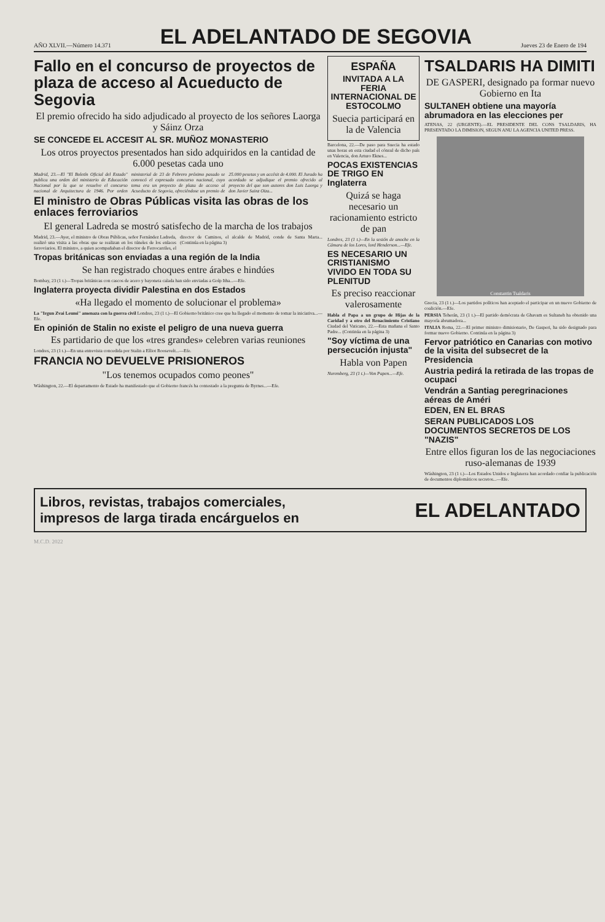AÑO XLVII.—Número 14.371
EL ADELANTADO DE SEGOVIA
Jueves 23 de Enero de 194
Fallo en el concurso de proyectos de plaza de acceso al Acueducto de Segovia
El premio ofrecido ha sido adjudicado al proyecto de los señores Laorga y Sáinz Orza
SE CONCEDE EL ACCESIT AL SR. MUÑOZ MONASTERIO
Los otros proyectos presentados han sido adquiridos en la cantidad de 6.000 pesetas cada uno
Madrid, 23.—El "El Boletín Oficial del Estado" publica una orden del ministerio de Educación Nacional por la que se resuelve el concurso nacional de Arquitectura de 1946. Por orden ministerial de 23 de Febrero próximo pasado se convocó el expresado concurso nacional, cuyo tema era un proyecto de plaza de acceso al Acueducto de Segovia, ofreciéndose un premio de 25.000 pesetas y un accésit de 4.000. El Jurado ha acordado se adjudique el premio ofrecido al proyecto del que son autores don Luis Laorga y don Javier Sainz Oiza...
El ministro de Obras Públicas visita las obras de los enlaces ferroviarios
El general Ladreda se mostró satisfecho de la marcha de los trabajos
Madrid, 23.—Ayer, el ministro de Obras Públicas, señor Fernández Ladreda, realizó una visita a las obras que se realizan en los túneles de los enlaces ferroviarios. El ministro, a quien acompañaban el director de Ferrocarriles, el director de Caminos, el alcalde de Madrid, conde de Santa Marta... (Continúa en la página 3)
Tropas británicas son enviadas a una región de la India
Se han registrado choques entre árabes e hindúes
Bombay, 23 (1 t.)—Tropas británicas con cascos de acero y bayoneta calada han sido enviadas a Golp Itha...—Efe.
Inglaterra proyecta dividir Palestina en dos Estados
«Ha llegado el momento de solucionar el problema»
La "Irgun Zvai Leumi" amenaza con la guerra civil Londres, 23 (1 t.)—El Gobierno británico cree que ha llegado el momento de tomar la iniciativa...—Efe.
En opinión de Stalin no existe el peligro de una nueva guerra
Es partidario de que los «tres grandes» celebren varias reuniones
Londres, 23 (1 t.)—En una entrevista concedida por Stalin a Elliot Roosevelt...—Efe.
FRANCIA NO DEVUELVE PRISIONEROS
"Los tenemos ocupados como peones"
Wáshington, 22.—El departamento de Estado ha manifestado que el Gobierno francés ha contestado a la pregunta de Byrnes...—Efe.
ESPAÑA
INVITADA A LA FERIA INTERNACIONAL DE ESTOCOLMO
Suecia participará en la de Valencia
Barcelona, 22.—De paso para Suecia ha estado unas horas en esta ciudad el cónsul de dicho país en Valencia, don Arturo Eknes...
POCAS EXISTENCIAS DE TRIGO EN Inglaterra
Quizá se haga necesario un racionamiento estricto de pan
Londres, 23 (1 t.)—En la sesión de anoche en la Cámara de los Lores, lord Henderson...—Efe.
ES NECESARIO UN CRISTIANISMO VIVIDO EN TODA SU PLENITUD
Es preciso reaccionar valerosamente
Habla el Papa a un grupo de Hijas de la Caridad y a otro del Renacimiento Cristiano Ciudad del Vaticano, 22.—Esta mañana el Santo Padre... (Continúa en la página 3)
"Soy víctima de una persecución injusta"
Habla von Papen
Nuremberg, 23 (1 t.)—Von Papen...—Efe.
TSALDARIS HA DIMITI
DE GASPERI, designado pa formar nuevo Gobierno en Ita
SULTANEH obtiene una mayoría abrumadora en las elecciones per
ATENAS, 22 (URGENTE).—EL PRESIDENTE DEL CONS TSALDARIS, HA PRESENTADO LA DIMISION, SEGUN ANU LA AGENCIA UNITED PRESS.
Constantin Tsaldaris
Grecia, 23 (1 t.)—Los partidos políticos han aceptado el participar en un nuevo Gobierno de coalición.—Efe.
PERSIA Teherán, 23 (1 t.)—El partido demócrata de Ghavam es Sultaneh ha obtenido una mayoría abrumadora...
ITALIA Roma, 22.—El primer ministro dimisionario, De Gasperi, ha sido designado para formar nuevo Gobierno. Continúa en la página 3)
Fervor patriótico en Canarias con motivo de la visita del subsecret de la Presidencia
Austria pedirá la retirada de las tropas de ocupaci
Vendrán a Santiag peregrinaciones aéreas de Améri
EDEN, EN EL BRAS
SERAN PUBLICADOS LOS DOCUMENTOS SECRETOS DE LOS "NAZIS"
Entre ellos figuran los de las negociaciones ruso-alemanas de 1939
Wáshington, 23 (1 t.)—Los Estados Unidos e Inglaterra han acordado confiar la publicación de documentos diplomáticos secretos...—Efe.
Libros, revistas, trabajos comerciales,
impresos de larga tirada encárguelos en EL ADELANTADO
M.C.D. 2022